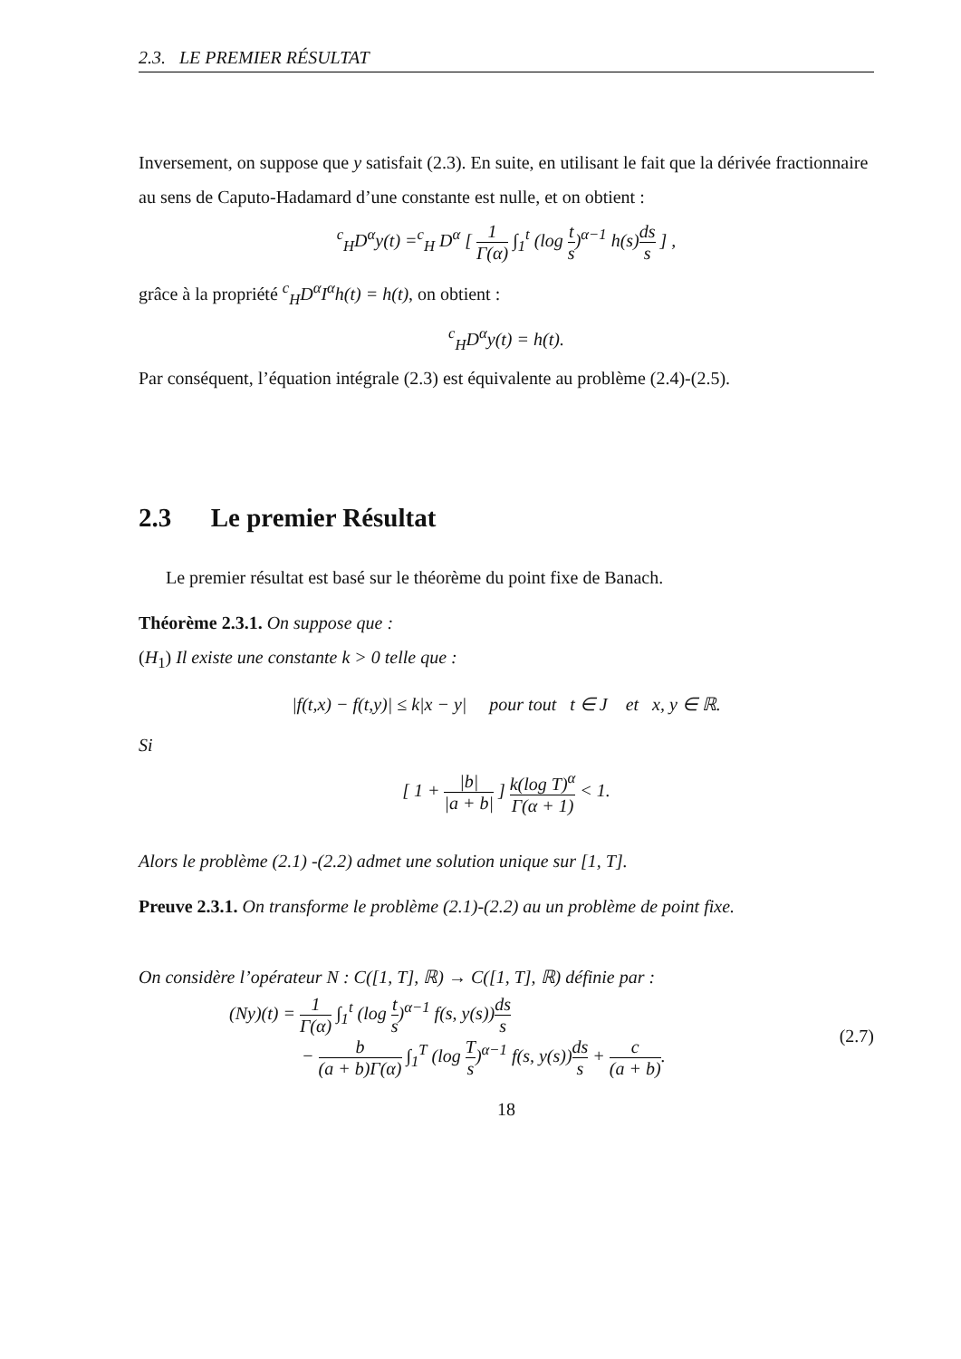2.3. LE PREMIER RÉSULTAT
Inversement, on suppose que y satisfait (2.3). En suite, en utilisant le fait que la dérivée fractionnaire au sens de Caputo-Hadamard d’une constante est nulle, et on obtient :
<sup>c</sup> <sub>H</sub>D<sup>α</sup>y(t) =<sup>c</sup><sub>H</sub> D<sup>α</sup> [ 1 Γ(α) ∫<sub>1</sub><sup>t</sup> (log t s)<sup>α−1</sup> h(s)ds s ] ,
grâce à la propriété <sup>c</sup><sub>H</sub>D<sup>α</sup>I<sup>α</sup>h(t) = h(t), on obtient :
<sup>c</sup> <sub>H</sub>D<sup>α</sup>y(t) = h(t).
Par conséquent, l’équation intégrale (2.3) est équivalente au problème (2.4)-(2.5).
2.3 Le premier Résultat
Le premier résultat est basé sur le théorème du point fixe de Banach.
Théorème 2.3.1. On suppose que :
(H<sub>1</sub>) Il existe une constante k > 0 telle que :
|f(t,x) − f(t,y)| ≤ k|x − y| pour tout t ∈ J et x, y ∈ ℝ.
Si
[ 1 + |b| |a + b| ] k(log T)<sup>α</sup> Γ(α + 1) < 1.
Alors le problème (2.1) -(2.2) admet une solution unique sur [1, T].
Preuve 2.3.1. On transforme le problème (2.1)-(2.2) au un problème de point fixe.
On considère l’opérateur N : C([1, T], ℝ) → C([1, T], ℝ) définie par :
(Ny)(t) = 1 Γ(α) ∫<sub>1</sub><sup>t</sup> (log t s)<sup>α−1</sup> f(s, y(s))ds s
− b (a + b)Γ(α) ∫<sub>1</sub><sup>T</sup> (log T s)<sup>α−1</sup> f(s, y(s))ds s + c (a + b).
(2.7)
18